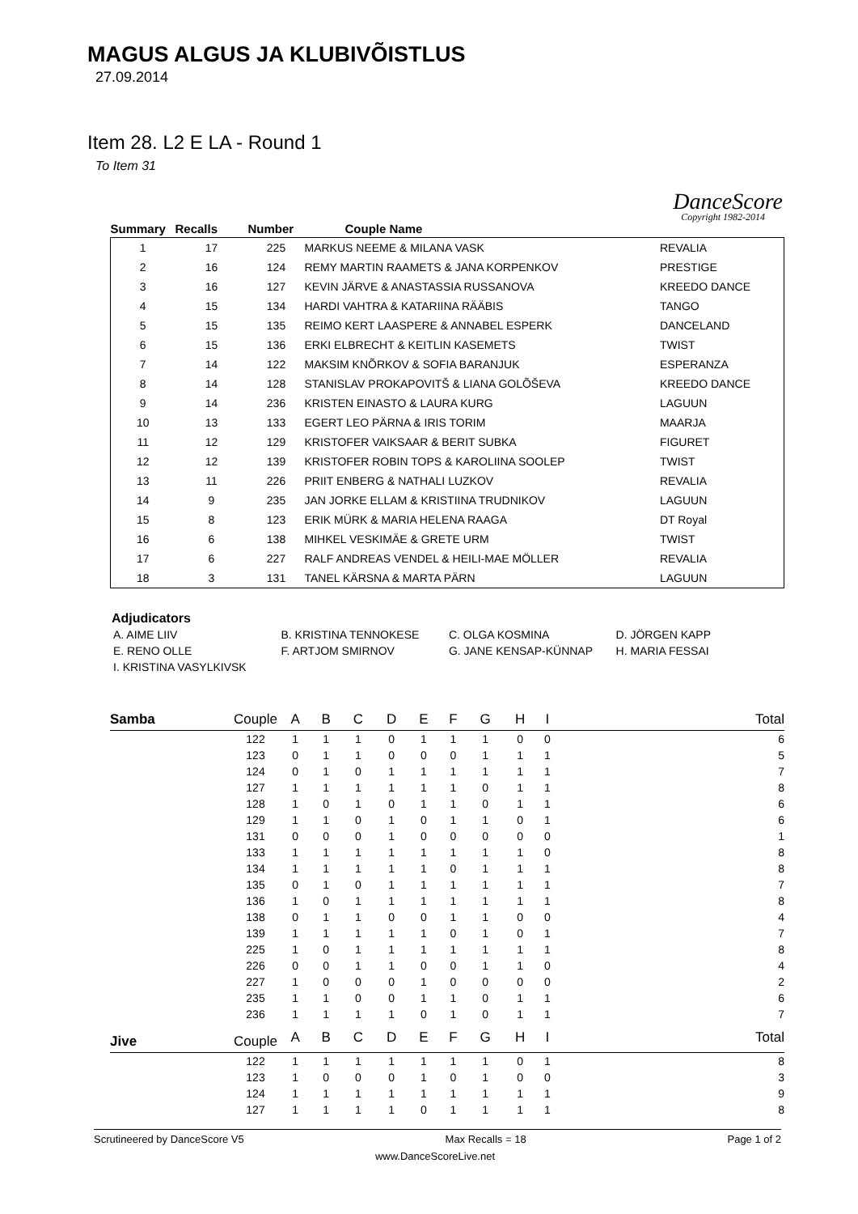MAGUS ALGUS JA KLUBIVÕISTLUS
27.09.2014
Item 28. L2 E LA - Round 1
To Item 31
DanceScore
Copyright 1982-2014
| Summary | Recalls | Number | Couple Name | |
| --- | --- | --- | --- | --- |
| 1 | 17 | 225 | MARKUS NEEME & MILANA VASK | REVALIA |
| 2 | 16 | 124 | REMY MARTIN RAAMETS & JANA KORPENKOV | PRESTIGE |
| 3 | 16 | 127 | KEVIN JÄRVE & ANASTASSIA RUSSANOVA | KREEDO DANCE |
| 4 | 15 | 134 | HARDI VAHTRA & KATARIINA RÄÄBIS | TANGO |
| 5 | 15 | 135 | REIMO KERT LAASPERE & ANNABEL ESPERK | DANCELAND |
| 6 | 15 | 136 | ERKI ELBRECHT & KEITLIN KASEMETS | TWIST |
| 7 | 14 | 122 | MAKSIM KNÕRKOV & SOFIA BARANJUK | ESPERANZA |
| 8 | 14 | 128 | STANISLAV PROKAPOVITŠ & LIANA GOLÕŠEVA | KREEDO DANCE |
| 9 | 14 | 236 | KRISTEN EINASTO & LAURA KURG | LAGUUN |
| 10 | 13 | 133 | EGERT LEO PÄRNA & IRIS TORIM | MAARJA |
| 11 | 12 | 129 | KRISTOFER VAIKSAAR & BERIT SUBKA | FIGURET |
| 12 | 12 | 139 | KRISTOFER ROBIN TOPS & KAROLIINA SOOLEP | TWIST |
| 13 | 11 | 226 | PRIIT ENBERG & NATHALI LUZKOV | REVALIA |
| 14 | 9 | 235 | JAN JORKE ELLAM & KRISTIINA TRUDNIKOV | LAGUUN |
| 15 | 8 | 123 | ERIK MÜRK & MARIA HELENA RAAGA | DT Royal |
| 16 | 6 | 138 | MIHKEL VESKIMÄE & GRETE URM | TWIST |
| 17 | 6 | 227 | RALF ANDREAS VENDEL & HEILI-MAE MÖLLER | REVALIA |
| 18 | 3 | 131 | TANEL KÄRSNA & MARTA PÄRN | LAGUUN |
Adjudicators
| A. AIME LIIV | B. KRISTINA TENNOKESE | C. OLGA KOSMINA | D. JÖRGEN KAPP |
| E. RENO OLLE | F. ARTJOM SMIRNOV | G. JANE KENSAP-KÜNNAP | H. MARIA FESSAI |
| I. KRISTINA VASYLKIVSK | | | |
| Samba | Couple | A | B | C | D | E | F | G | H | I | Total |
| --- | --- | --- | --- | --- | --- | --- | --- | --- | --- | --- | --- |
| | 122 | 1 | 1 | 1 | 0 | 1 | 1 | 1 | 0 | 0 | 6 |
| | 123 | 0 | 1 | 1 | 0 | 0 | 0 | 1 | 1 | 1 | 5 |
| | 124 | 0 | 1 | 0 | 1 | 1 | 1 | 1 | 1 | 1 | 7 |
| | 127 | 1 | 1 | 1 | 1 | 1 | 1 | 0 | 1 | 1 | 8 |
| | 128 | 1 | 0 | 1 | 0 | 1 | 1 | 0 | 1 | 1 | 6 |
| | 129 | 1 | 1 | 0 | 1 | 0 | 1 | 1 | 0 | 1 | 6 |
| | 131 | 0 | 0 | 0 | 1 | 0 | 0 | 0 | 0 | 0 | 1 |
| | 133 | 1 | 1 | 1 | 1 | 1 | 1 | 1 | 1 | 0 | 8 |
| | 134 | 1 | 1 | 1 | 1 | 1 | 0 | 1 | 1 | 1 | 8 |
| | 135 | 0 | 1 | 0 | 1 | 1 | 1 | 1 | 1 | 1 | 7 |
| | 136 | 1 | 0 | 1 | 1 | 1 | 1 | 1 | 1 | 1 | 8 |
| | 138 | 0 | 1 | 1 | 0 | 0 | 1 | 1 | 0 | 0 | 4 |
| | 139 | 1 | 1 | 1 | 1 | 1 | 0 | 1 | 0 | 1 | 7 |
| | 225 | 1 | 0 | 1 | 1 | 1 | 1 | 1 | 1 | 1 | 8 |
| | 226 | 0 | 0 | 1 | 1 | 0 | 0 | 1 | 1 | 0 | 4 |
| | 227 | 1 | 0 | 0 | 0 | 1 | 0 | 0 | 0 | 0 | 2 |
| | 235 | 1 | 1 | 0 | 0 | 1 | 1 | 0 | 1 | 1 | 6 |
| | 236 | 1 | 1 | 1 | 1 | 0 | 1 | 0 | 1 | 1 | 7 |
| Jive | Couple | A | B | C | D | E | F | G | H | I | Total |
| | 122 | 1 | 1 | 1 | 1 | 1 | 1 | 1 | 0 | 1 | 8 |
| | 123 | 1 | 0 | 0 | 0 | 1 | 0 | 1 | 0 | 0 | 3 |
| | 124 | 1 | 1 | 1 | 1 | 1 | 1 | 1 | 1 | 1 | 9 |
| | 127 | 1 | 1 | 1 | 1 | 0 | 1 | 1 | 1 | 1 | 8 |
Scrutineered by DanceScore V5 Max Recalls = 18 Page 1 of 2
www.DanceScoreLive.net